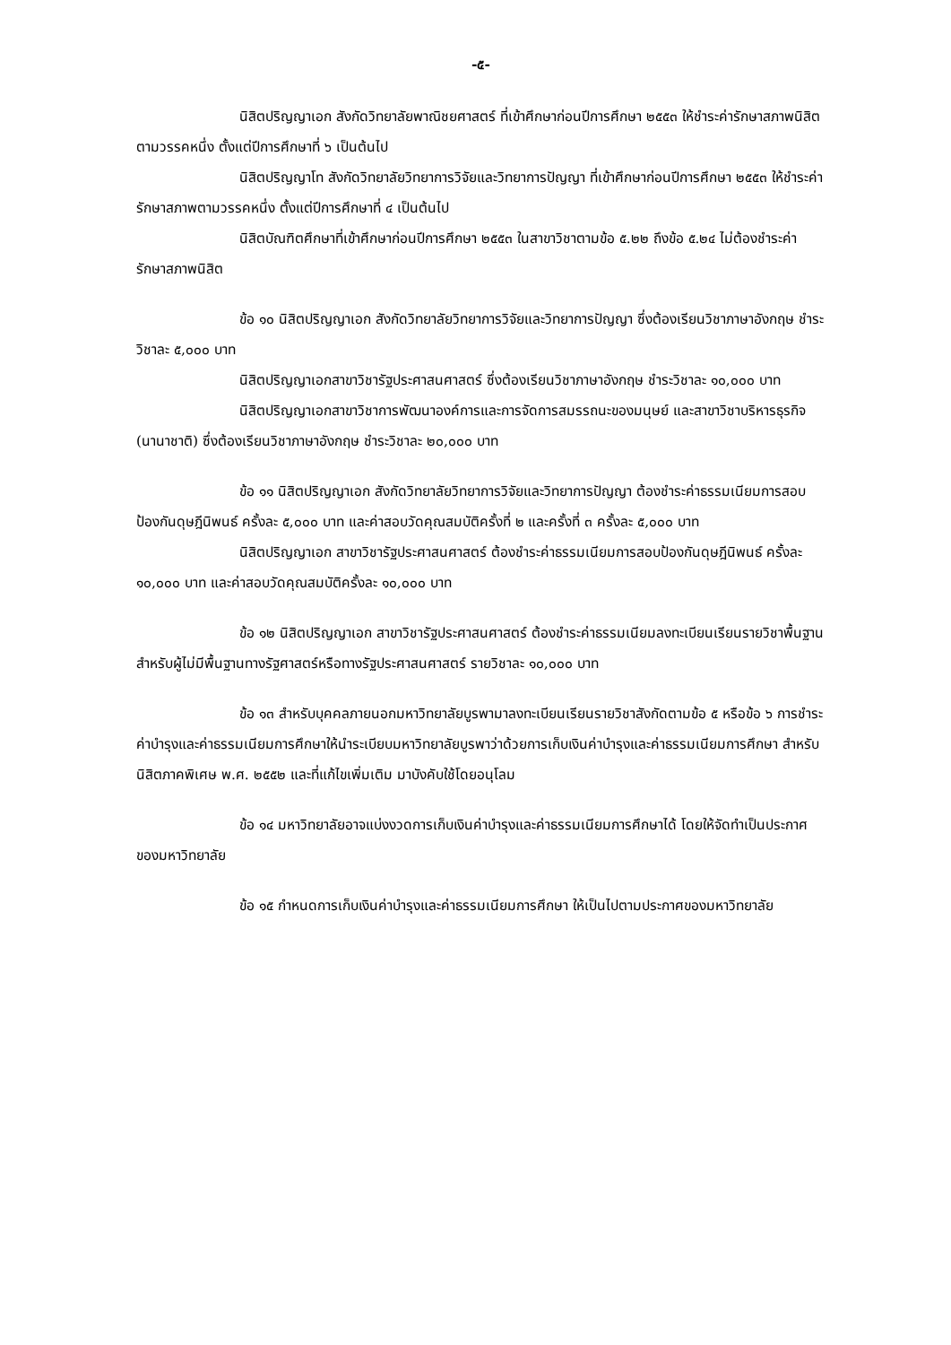-๕-
นิสิตปริญญาเอก สังกัดวิทยาลัยพาณิชยศาสตร์ ที่เข้าศึกษาก่อนปีการศึกษา ๒๕๕๓ ให้ชำระค่ารักษาสภาพนิสิตตามวรรคหนึ่ง ตั้งแต่ปีการศึกษาที่ ๖ เป็นต้นไป
นิสิตปริญญาโท สังกัดวิทยาลัยวิทยาการวิจัยและวิทยาการปัญญา ที่เข้าศึกษาก่อนปีการศึกษา ๒๕๕๓ ให้ชำระค่ารักษาสภาพตามวรรคหนึ่ง ตั้งแต่ปีการศึกษาที่ ๔ เป็นต้นไป
นิสิตบัณฑิตศึกษาที่เข้าศึกษาก่อนปีการศึกษา ๒๕๕๓ ในสาขาวิชาตามข้อ ๕.๒๒ ถึงข้อ ๕.๒๔ ไม่ต้องชำระค่ารักษาสภาพนิสิต
ข้อ ๑๐ นิสิตปริญญาเอก สังกัดวิทยาลัยวิทยาการวิจัยและวิทยาการปัญญา ซึ่งต้องเรียนวิชาภาษาอังกฤษ ชำระวิชาละ ๕,๐๐๐ บาท
นิสิตปริญญาเอกสาขาวิชารัฐประศาสนศาสตร์ ซึ่งต้องเรียนวิชาภาษาอังกฤษ ชำระวิชาละ ๑๐,๐๐๐ บาท
นิสิตปริญญาเอกสาขาวิชาการพัฒนาองค์การและการจัดการสมรรถนะของมนุษย์ และสาขาวิชาบริหารธุรกิจ (นานาชาติ) ซึ่งต้องเรียนวิชาภาษาอังกฤษ ชำระวิชาละ ๒๐,๐๐๐ บาท
ข้อ ๑๑ นิสิตปริญญาเอก สังกัดวิทยาลัยวิทยาการวิจัยและวิทยาการปัญญา ต้องชำระค่าธรรมเนียมการสอบป้องกันดุษฎีนิพนธ์ ครั้งละ ๕,๐๐๐ บาท และค่าสอบวัดคุณสมบัติครั้งที่ ๒ และครั้งที่ ๓ ครั้งละ ๕,๐๐๐ บาท
นิสิตปริญญาเอก สาขาวิชารัฐประศาสนศาสตร์ ต้องชำระค่าธรรมเนียมการสอบป้องกันดุษฎีนิพนธ์ ครั้งละ ๑๐,๐๐๐ บาท และค่าสอบวัดคุณสมบัติครั้งละ ๑๐,๐๐๐ บาท
ข้อ ๑๒ นิสิตปริญญาเอก สาขาวิชารัฐประศาสนศาสตร์ ต้องชำระค่าธรรมเนียมลงทะเบียนเรียนรายวิชาพื้นฐานสำหรับผู้ไม่มีพื้นฐานทางรัฐศาสตร์หรือทางรัฐประศาสนศาสตร์ รายวิชาละ ๑๐,๐๐๐ บาท
ข้อ ๑๓ สำหรับบุคคลภายนอกมหาวิทยาลัยบูรพามาลงทะเบียนเรียนรายวิชาสังกัดตามข้อ ๕ หรือข้อ ๖ การชำระค่าบำรุงและค่าธรรมเนียมการศึกษาให้นำระเบียบมหาวิทยาลัยบูรพาว่าด้วยการเก็บเงินค่าบำรุงและค่าธรรมเนียมการศึกษา สำหรับนิสิตภาคพิเศษ พ.ศ. ๒๕๕๒ และที่แก้ไขเพิ่มเติม มาบังคับใช้โดยอนุโลม
ข้อ ๑๔ มหาวิทยาลัยอาจแบ่งงวดการเก็บเงินค่าบำรุงและค่าธรรมเนียมการศึกษาได้ โดยให้จัดทำเป็นประกาศของมหาวิทยาลัย
ข้อ ๑๕ กำหนดการเก็บเงินค่าบำรุงและค่าธรรมเนียมการศึกษา ให้เป็นไปตามประกาศของมหาวิทยาลัย